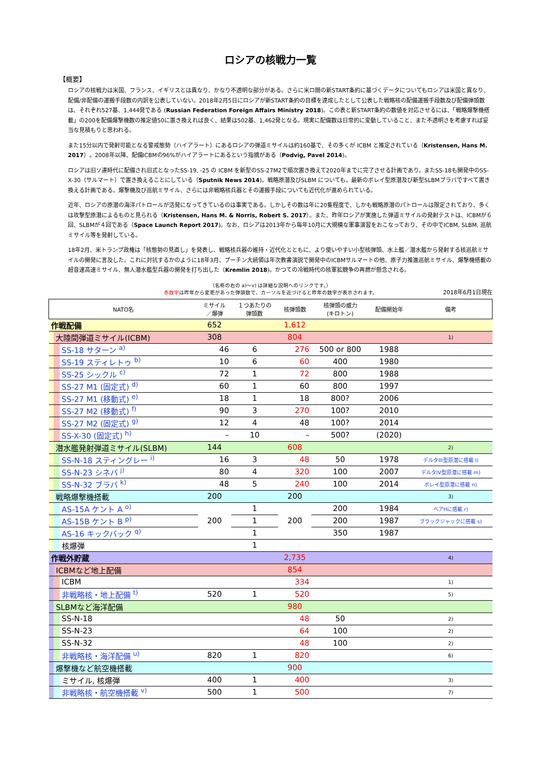ロシアの核戦力一覧
【概要】
ロシアの核戦力は米国、フランス、イギリスとは異なり、かなり不透明な部分がある。さらに米ロ間の新START条約に基づくデータについてもロシアは米国と異なり、配備/非配備の運搬手段数の内訳を公表していない。2018年2月5日にロシアが新START条約の目標を達成したとして公表した戦略核の配備運搬手段数及び配備弾頭数は、それぞれ527基、1,444発である (Russian Federation Foreign Affairs Ministry 2018)。この表と新START条約の数値を対応させるには、「戦略爆撃機搭載」の200を配備爆撃機数の推定値50に置き換えれば良く、結果は502基、1,462発となる。現実に配備数は日常的に変動していること、また不透明さを考慮すれば妥当な見積もりと思われる。
また15分以内で発射可能となる警戒態勢（ハイアラート）にあるロシアの弾道ミサイルは約160基で、その多くが ICBM と推定されている（Kristensen, Hans M. 2017）。2008年以降、配備ICBMの96%がハイアラートにあるという指摘がある（Podvig, Pavel 2014)。
ロシアは旧ソ連時代に配備され旧式となったSS-19, -25 の ICBM を新型のSS-27M2で順次置き換えて2020年までに完了させる計画であり，またSS-18も開発中のSS-X-30（サルマート）で置き換えることにしている（Sputnik News 2014)。戦略原潜及びSLBM についても，最新のボレイ型原潜及び新型SLBMブラバですべて置き換える計画である。爆撃機及び巡航ミサイル、さらには非戦略核兵器とその運搬手段についても近代化が進められている。
近年、ロシアの原潜の海洋パトロールが活発になってきているのは事実である。しかしその数は年に20隻程度で、しかも戦略原潜のパトロールは限定されており、多くは攻撃型原潜によるものと見られる（Kristensen, Hans M. & Norris, Robert S. 2017）。また、昨年ロシアが実施した弾道ミサイルの発射テストは、ICBMが６回、SLBMが４回である（Space Launch Report 2017)。なお、ロシアは2013年から毎年10月に大規模な軍事演習をおこなっており、その中でICBM, SLBM, 巡航ミサイル等を発射している。
18年2月、米トランプ政権は「核態勢の見直し」を発表し、戦略核兵器の維持・近代化とともに、より使いやすい小型核弾頭、水上艦／潜水艦から発射する核巡航ミサイルの開発に言及した。これに対抗するかのように18年3月、プーチン大統領は年次教書演説で開発中のICBMサルマートの他、原子力推進巡航ミサイル、爆撃機搭載の超音速高速ミサイル、無人潜水艦型兵器の開発を打ち出した（Kremlin 2018)。かつての冷戦時代の核軍拡競争の再燃が懸念される。
（名称の右の a)〜v) は詳細な説明へのリンクです。）
赤数字は昨年から変更があった弾頭数で、カーソルを近づけると昨年の数字が表示されます。
2018年6月1日現在
| NATO名 | | | ミサイル ／爆弾 | １つあたりの 弾頭数 | 核弾頭数 | 核弾頭の威力 (キロトン) | 配備開始年 | 備考 |
| --- | --- | --- | --- | --- | --- | --- | --- | --- |
| 作戦配備 | | | 652 | | 1,612 | | | |
| | 大陸間弾道ミサイル(ICBM) | | 308 | | 804 | | | 1) |
| | | SS-18 サターン <sup>a)</sup> | 46 | 6 | 276 | 500 or 800 | 1988 | |
| | | SS-19 スティレトゥ <sup>b)</sup> | 10 | 6 | 60 | 400 | 1980 | |
| | | SS-25 シックル <sup>c)</sup> | 72 | 1 | 72 | 800 | 1988 | |
| | | SS-27 M1 (固定式) <sup>d)</sup> | 60 | 1 | 60 | 800 | 1997 | |
| | | SS-27 M1 (移動式) <sup>e)</sup> | 18 | 1 | 18 | 800? | 2006 | |
| | | SS-27 M2 (移動式) <sup>f)</sup> | 90 | 3 | 270 | 100? | 2010 | |
| | | SS-27 M2 (固定式) <sup>g)</sup> | 12 | 4 | 48 | 100? | 2014 | |
| | | SS-X-30 (固定式) <sup>h)</sup> | – | 10 | – | 500? | (2020) | |
| | 潜水艦発射弾道ミサイル(SLBM) | | 144 | | 608 | | | 2) |
| | | SS-N-18 スティングレー <sup>i)</sup> | 16 | 3 | 48 | 50 | 1978 | デルタIII型原潜に搭載 l) |
| | | SS-N-23 シネバ <sup>j)</sup> | 80 | 4 | 320 | 100 | 2007 | デルタIV型原潜に搭載 m) |
| | | SS-N-32 ブラバ <sup>k)</sup> | 48 | 5 | 240 | 100 | 2014 | ボレイ型原潜に搭載 n) |
| | 戦略爆撃機搭載 | | 200 | | 200 | | | 3) |
| | | AS-15A ケント A <sup>o)</sup> | 200 | 1 | 200 | 200 | 1984 | ベアHに搭載 r) |
| | | AS-15B ケント B <sup>p)</sup> | | 1 | | 200 | 1987 | ブラックジャックに搭載 s) |
| | | AS-16 キックバック <sup>q)</sup> | | 1 | | 350 | 1987 | |
| | | 核爆弾 | | 1 | | | | |
| 作戦外貯蔵 | | | | | 2,735 | | | 4) |
| | ICBMなど地上配備 | | | | 854 | | | |
| | | ICBM | | | 334 | | | 1) |
| | | 非戦略核・地上配備 <sup>t)</sup> | 520 | 1 | 520 | | | 5) |
| | SLBMなど海洋配備 | | | | 980 | | | |
| | | SS-N-18 | | | 48 | 50 | | 2) |
| | | SS-N-23 | | | 64 | 100 | | 2) |
| | | SS-N-32 | | | 48 | 100 | | 2) |
| | | 非戦略核・海洋配備 <sup>u)</sup> | 820 | 1 | 820 | | | 6) |
| | 爆撃機など航空機搭載 | | | | 900 | | | |
| | | ミサイル, 核爆弾 | 400 | 1 | 400 | | | 3) |
| | | 非戦略核・航空機搭載 <sup>v)</sup> | 500 | 1 | 500 | | | 7) |